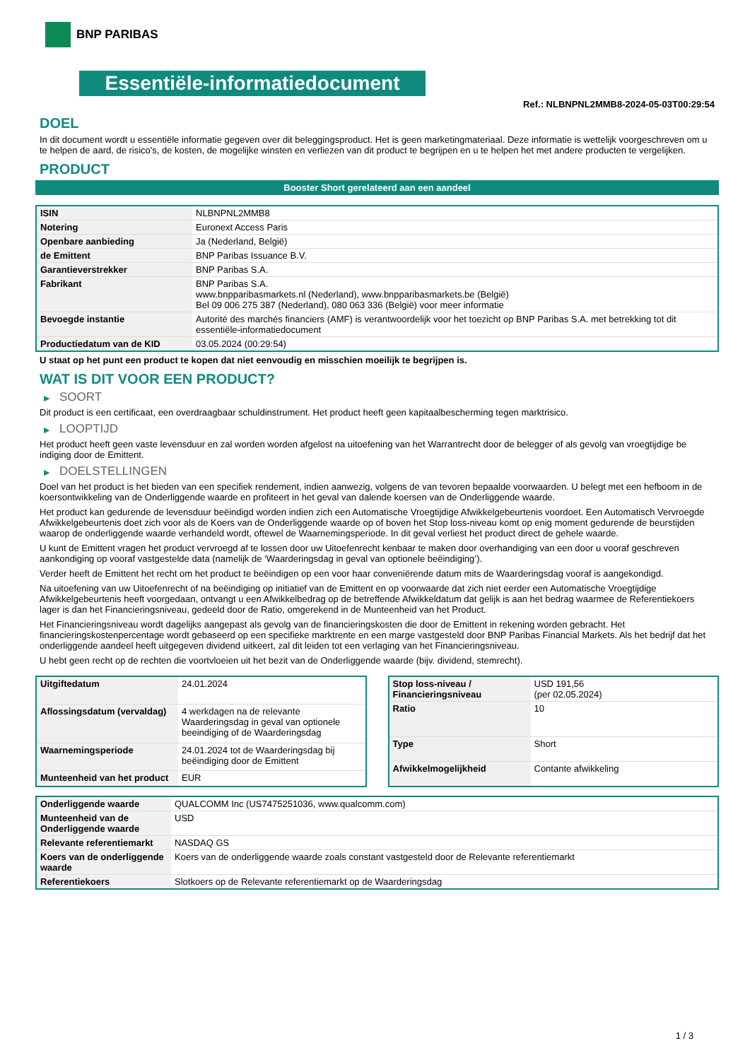BNP PARIBAS
Essentiële-informatiedocument
Ref.: NLBNPNL2MMB8-2024-05-03T00:29:54
DOEL
In dit document wordt u essentiële informatie gegeven over dit beleggingsproduct. Het is geen marketingmateriaal. Deze informatie is wettelijk voorgeschreven om u te helpen de aard, de risico's, de kosten, de mogelijke winsten en verliezen van dit product te begrijpen en u te helpen het met andere producten te vergelijken.
PRODUCT
Booster Short gerelateerd aan een aandeel
| ISIN | NLBNPNL2MMB8 |
| Notering | Euronext Access Paris |
| Openbare aanbieding | Ja (Nederland, België) |
| de Emittent | BNP Paribas Issuance B.V. |
| Garantieverstrekker | BNP Paribas S.A. |
| Fabrikant | BNP Paribas S.A. www.bnpparibasmarkets.nl (Nederland), www.bnpparibasmarkets.be (België) Bel 09 006 275 387 (Nederland), 080 063 336 (België) voor meer informatie |
| Bevoegde instantie | Autorité des marchés financiers (AMF) is verantwoordelijk voor het toezicht op BNP Paribas S.A. met betrekking tot dit essentiële-informatiedocument |
| Productiedatum van de KID | 03.05.2024 (00:29:54) |
U staat op het punt een product te kopen dat niet eenvoudig en misschien moeilijk te begrijpen is.
WAT IS DIT VOOR EEN PRODUCT?
▶ SOORT
Dit product is een certificaat, een overdraagbaar schuldinstrument. Het product heeft geen kapitaalbescherming tegen marktrisico.
▶ LOOPTIJD
Het product heeft geen vaste levensduur en zal worden worden afgelost na uitoefening van het Warrantrecht door de belegger of als gevolg van vroegtijdige be indiging door de Emittent.
▶ DOELSTELLINGEN
Doel van het product is het bieden van een specifiek rendement, indien aanwezig, volgens de van tevoren bepaalde voorwaarden. U belegt met een hefboom in de koersontwikkeling van de Onderliggende waarde en profiteert in het geval van dalende koersen van de Onderliggende waarde.
Het product kan gedurende de levensduur beëindigd worden indien zich een Automatische Vroegtijdige Afwikkelgebeurtenis voordoet. Een Automatisch Vervroegde Afwikkelgebeurtenis doet zich voor als de Koers van de Onderliggende waarde op of boven het Stop loss-niveau komt op enig moment gedurende de beurstijden waarop de onderliggende waarde verhandeld wordt, oftewel de Waarnemingsperiode. In dit geval verliest het product direct de gehele waarde.
U kunt de Emittent vragen het product vervroegd af te lossen door uw Uitoefenrecht kenbaar te maken door overhandiging van een door u vooraf geschreven aankondiging op vooraf vastgestelde data (namelijk de ‘Waarderingsdag in geval van optionele beëindiging’).
Verder heeft de Emittent het recht om het product te beëindigen op een voor haar conveniërende datum mits de Waarderingsdag vooraf is aangekondigd.
Na uitoefening van uw Uitoefenrecht of na beëindiging op initiatief van de Emittent en op voorwaarde dat zich niet eerder een Automatische Vroegtijdige Afwikkelgebeurtenis heeft voorgedaan, ontvangt u een Afwikkelbedrag op de betreffende Afwikkeldatum dat gelijk is aan het bedrag waarmee de Referentiekoers lager is dan het Financieringsniveau, gedeeld door de Ratio, omgerekend in de Munteenheid van het Product.
Het Financieringsniveau wordt dagelijks aangepast als gevolg van de financieringskosten die door de Emittent in rekening worden gebracht. Het financieringskostenpercentage wordt gebaseerd op een specifieke marktrente en een marge vastgesteld door BNP Paribas Financial Markets. Als het bedrijf dat het onderliggende aandeel heeft uitgegeven dividend uitkeert, zal dit leiden tot een verlaging van het Financieringsniveau.
U hebt geen recht op de rechten die voortvloeien uit het bezit van de Onderliggende waarde (bijv. dividend, stemrecht).
| Uitgiftedatum | 24.01.2024 |
| Aflossingsdatum (vervaldag) | 4 werkdagen na de relevante Waarderingsdag in geval van optionele beeindiging of de Waarderingsdag |
| Waarnemingsperiode | 24.01.2024 tot de Waarderingsdag bij beëindiging door de Emittent |
| Munteenheid van het product | EUR |
| Stop loss-niveau / Financieringsniveau | USD 191,56 (per 02.05.2024) |
| Ratio | 10 |
| Type | Short |
| Afwikkelmogelijkheid | Contante afwikkeling |
| Onderliggende waarde | QUALCOMM Inc (US7475251036, www.qualcomm.com) |
| Munteenheid van de Onderliggende waarde | USD |
| Relevante referentiemarkt | NASDAQ GS |
| Koers van de onderliggende waarde | Koers van de onderliggende waarde zoals constant vastgesteld door de Relevante referentiemarkt |
| Referentiekoers | Slotkoers op de Relevante referentiemarkt op de Waarderingsdag |
1 / 3